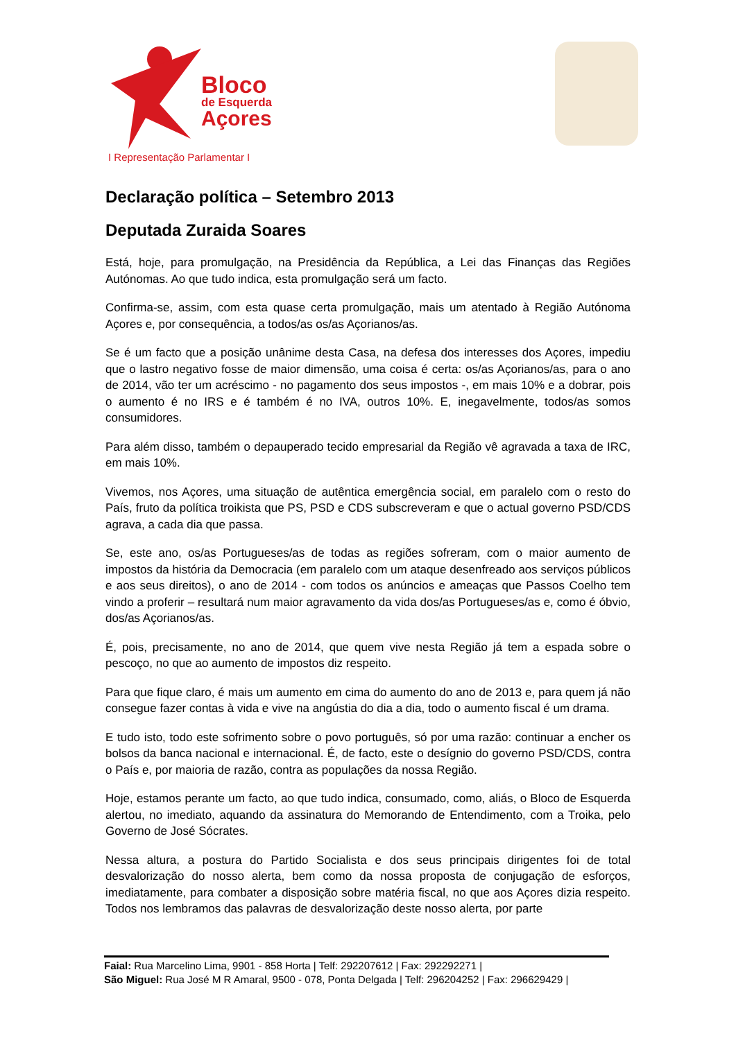Bloco
de Esquerda
Açores
I Representação Parlamentar I
Declaração política – Setembro 2013
Deputada Zuraida Soares
Está, hoje, para promulgação, na Presidência da República, a Lei das Finanças das Regiões Autónomas. Ao que tudo indica, esta promulgação será um facto.
Confirma-se, assim, com esta quase certa promulgação, mais um atentado à Região Autónoma Açores e, por consequência, a todos/as os/as Açorianos/as.
Se é um facto que a posição unânime desta Casa, na defesa dos interesses dos Açores, impediu que o lastro negativo fosse de maior dimensão, uma coisa é certa: os/as Açorianos/as, para o ano de 2014, vão ter um acréscimo - no pagamento dos seus impostos -, em mais 10% e a dobrar, pois o aumento é no IRS e é também é no IVA, outros 10%. E, inegavelmente, todos/as somos consumidores.
Para além disso, também o depauperado tecido empresarial da Região vê agravada a taxa de IRC, em mais 10%.
Vivemos, nos Açores, uma situação de autêntica emergência social, em paralelo com o resto do País, fruto da política troikista que PS, PSD e CDS subscreveram e que o actual governo PSD/CDS agrava, a cada dia que passa.
Se, este ano, os/as Portugueses/as de todas as regiões sofreram, com o maior aumento de impostos da história da Democracia (em paralelo com um ataque desenfreado aos serviços públicos e aos seus direitos), o ano de 2014 - com todos os anúncios e ameaças que Passos Coelho tem vindo a proferir – resultará num maior agravamento da vida dos/as Portugueses/as e, como é óbvio, dos/as Açorianos/as.
É, pois, precisamente, no ano de 2014, que quem vive nesta Região já tem a espada sobre o pescoço, no que ao aumento de impostos diz respeito.
Para que fique claro, é mais um aumento em cima do aumento do ano de 2013 e, para quem já não consegue fazer contas à vida e vive na angústia do dia a dia, todo o aumento fiscal é um drama.
E tudo isto, todo este sofrimento sobre o povo português, só por uma razão: continuar a encher os bolsos da banca nacional e internacional. É, de facto, este o desígnio do governo PSD/CDS, contra o País e, por maioria de razão, contra as populações da nossa Região.
Hoje, estamos perante um facto, ao que tudo indica, consumado, como, aliás, o Bloco de Esquerda alertou, no imediato, aquando da assinatura do Memorando de Entendimento, com a Troika, pelo Governo de José Sócrates.
Nessa altura, a postura do Partido Socialista e dos seus principais dirigentes foi de total desvalorização do nosso alerta, bem como da nossa proposta de conjugação de esforços, imediatamente, para combater a disposição sobre matéria fiscal, no que aos Açores dizia respeito. Todos nos lembramos das palavras de desvalorização deste nosso alerta, por parte
Faial: Rua Marcelino Lima, 9901 - 858 Horta | Telf: 292207612 | Fax: 292292271 |
São Miguel: Rua José M R Amaral, 9500 - 078, Ponta Delgada | Telf: 296204252 | Fax: 296629429 |